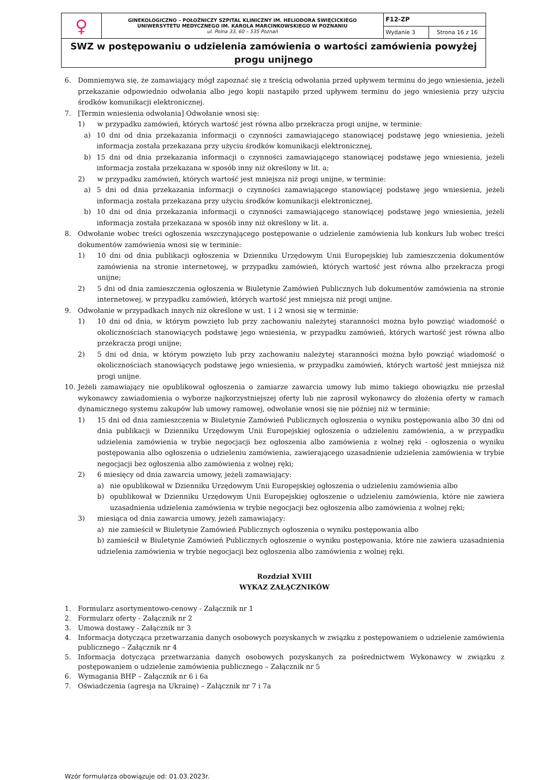| ♀ | GINEKOLOGICZNO – POŁOŻNICZY SZPITAL KLINICZNY IM. HELIODORA ŚWIĘCICKIEGO UNIWERSYTETU MEDYCZNEGO IM. KAROLA MARCINKOWSKIEGO W POZNANIU ul. Polna 33, 60 – 535 Poznań | F12-ZP | |
| | | Wydanie 3 | Strona 16 z 16 |
| SWZ w postępowaniu o udzielenia zamówienia o wartości zamówienia powyżej progu unijnego | | | |
6. Domniemywa się, że zamawiający mógł zapoznać się z treścią odwołania przed upływem terminu do jego wniesienia, jeżeli przekazanie odpowiednio odwołania albo jego kopii nastąpiło przed upływem terminu do jego wniesienia przy użyciu środków komunikacji elektronicznej.
7. [Termin wniesienia odwołania] Odwołanie wnosi się:
1) w przypadku zamówień, których wartość jest równa albo przekracza progi unijne, w terminie:
a) 10 dni od dnia przekazania informacji o czynności zamawiającego stanowiącej podstawę jego wniesienia, jeżeli informacja została przekazana przy użyciu środków komunikacji elektronicznej,
b) 15 dni od dnia przekazania informacji o czynności zamawiającego stanowiącej podstawę jego wniesienia, jeżeli informacja została przekazana w sposób inny niż określony w lit. a;
2) w przypadku zamówień, których wartość jest mniejsza niż progi unijne, w terminie:
a) 5 dni od dnia przekazania informacji o czynności zamawiającego stanowiącej podstawę jego wniesienia, jeżeli informacja została przekazana przy użyciu środków komunikacji elektronicznej,
b) 10 dni od dnia przekazania informacji o czynności zamawiającego stanowiącej podstawę jego wniesienia, jeżeli informacja została przekazana w sposób inny niż określony w lit. a.
8. Odwołanie wobec treści ogłoszenia wszczynającego postępowanie o udzielenie zamówienia lub konkurs lub wobec treści dokumentów zamówienia wnosi się w terminie:
1) 10 dni od dnia publikacji ogłoszenia w Dzienniku Urzędowym Unii Europejskiej lub zamieszczenia dokumentów zamówienia na stronie internetowej, w przypadku zamówień, których wartość jest równa albo przekracza progi unijne;
2) 5 dni od dnia zamieszczenia ogłoszenia w Biuletynie Zamówień Publicznych lub dokumentów zamówienia na stronie internetowej, w przypadku zamówień, których wartość jest mniejsza niż progi unijne.
9. Odwołanie w przypadkach innych niż określone w ust. 1 i 2 wnosi się w terminie:
1) 10 dni od dnia, w którym powzięto lub przy zachowaniu należytej staranności można było powziąć wiadomość o okolicznościach stanowiących podstawę jego wniesienia, w przypadku zamówień, których wartość jest równa albo przekracza progi unijne;
2) 5 dni od dnia, w którym powzięto lub przy zachowaniu należytej staranności można było powziąć wiadomość o okolicznościach stanowiących podstawę jego wniesienia, w przypadku zamówień, których wartość jest mniejsza niż progi unijne.
10. Jeżeli zamawiający nie opublikował ogłoszenia o zamiarze zawarcia umowy lub mimo takiego obowiązku nie przesłał wykonawcy zawiadomienia o wyborze najkorzystniejszej oferty lub nie zaprosił wykonawcy do złożenia oferty w ramach dynamicznego systemu zakupów lub umowy ramowej, odwołanie wnosi się nie później niż w terminie:
1) 15 dni od dnia zamieszczenia w Biuletynie Zamówień Publicznych ogłoszenia o wyniku postępowania albo 30 dni od dnia publikacji w Dzienniku Urzędowym Unii Europejskiej ogłoszenia o udzieleniu zamówienia, a w przypadku udzielenia zamówienia w trybie negocjacji bez ogłoszenia albo zamówienia z wolnej ręki - ogłoszenia o wyniku postępowania albo ogłoszenia o udzieleniu zamówienia, zawierającego uzasadnienie udzielenia zamówienia w trybie negocjacji bez ogłoszenia albo zamówienia z wolnej ręki;
2) 6 miesięcy od dnia zawarcia umowy, jeżeli zamawiający:
a) nie opublikował w Dzienniku Urzędowym Unii Europejskiej ogłoszenia o udzieleniu zamówienia albo
b) opublikował w Dzienniku Urzędowym Unii Europejskiej ogłoszenie o udzieleniu zamówienia, które nie zawiera uzasadnienia udzielenia zamówienia w trybie negocjacji bez ogłoszenia albo zamówienia z wolnej ręki;
3) miesiąca od dnia zawarcia umowy, jeżeli zamawiający:
a) nie zamieścił w Biuletynie Zamówień Publicznych ogłoszenia o wyniku postępowania albo
b) zamieścił w Biuletynie Zamówień Publicznych ogłoszenie o wyniku postępowania, które nie zawiera uzasadnienia udzielenia zamówienia w trybie negocjacji bez ogłoszenia albo zamówienia z wolnej ręki.
Rozdział XVIII
WYKAZ ZAŁĄCZNIKÓW
1. Formularz asortymentowo-cenowy - Załącznik nr 1
2. Formularz oferty - Załącznik nr 2
3. Umowa dostawy - Załącznik nr 3
4. Informacja dotycząca przetwarzania danych osobowych pozyskanych w związku z postępowaniem o udzielenie zamówienia publicznego – Załącznik nr 4
5. Informacja dotycząca przetwarzania danych osobowych pozyskanych za pośrednictwem Wykonawcy w związku z postępowaniem o udzielenie zamówienia publicznego – Załącznik nr 5
6. Wymagania BHP – Załącznik nr 6 i 6a
7. Oświadczenia (agresja na Ukrainę) – Załącznik nr 7 i 7a
Wzór formularza obowiązuje od: 01.03.2023r.